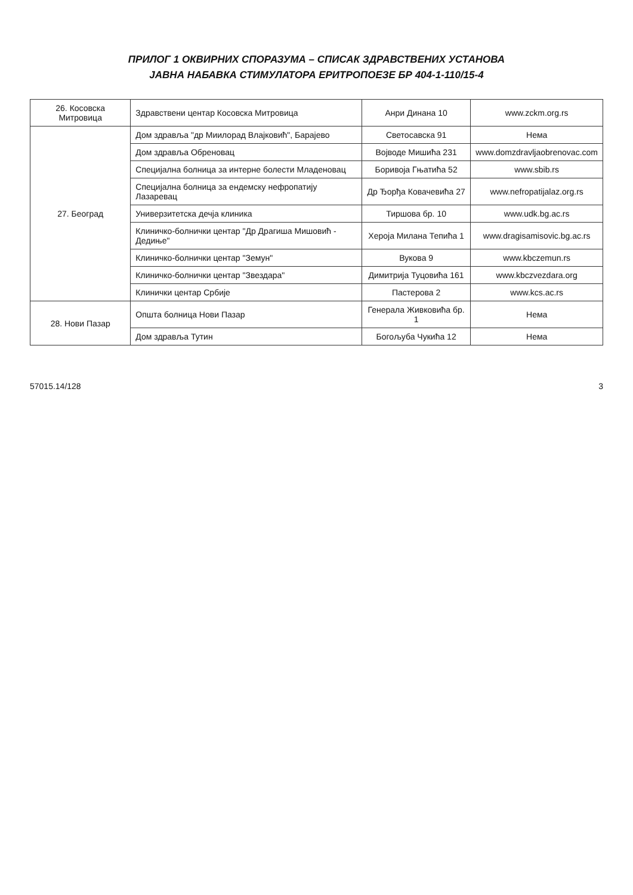ПРИЛОГ 1 ОКВИРНИХ СПОРАЗУМА – СПИСАК ЗДРАВСТВЕНИХ УСТАНОВА
ЈАВНА НАБАВКА СТИМУЛАТОРА ЕРИТРОПОЕЗЕ БР 404-1-110/15-4
| 26. Косовска Митровица | Здравствени центар Косовска Митровица | Анри Динана 10 | www.zckm.org.rs |
| 27. Београд | Дом здравља "др Миилорад Влајковић", Барајево | Светосавска 91 | Нема |
| | Дом здравља Обреновац | Војводе Мишића 231 | www.domzdravljaobrenovac.com |
| | Специјална болница за интерне болести Младеновац | Боривоја Гњатића 52 | www.sbib.rs |
| | Специјална болница за ендемску нефропатију Лазаревац | Др Ђорђа Ковачевића 27 | www.nefropatijalaz.org.rs |
| | Универзитетска дечја клиника | Тиршова бр. 10 | www.udk.bg.ac.rs |
| | Клиничко-болнички центар "Др Драгиша Мишовић - Дедиње" | Хероја Милана Тепића 1 | www.dragisamisovic.bg.ac.rs |
| | Клиничко-болнички центар "Земун" | Вукова 9 | www.kbczemun.rs |
| | Клиничко-болнички центар "Звездара" | Димитрија Туцовића 161 | www.kbczvezdara.org |
| | Клинички центар Србије | Пастерова 2 | www.kcs.ac.rs |
| 28. Нови Пазар | Општа болница Нови Пазар | Генерала Живковића бр. 1 | Нема |
| | Дом здравља Тутин | Богољуба Чукића 12 | Нема |
57015.14/128 3